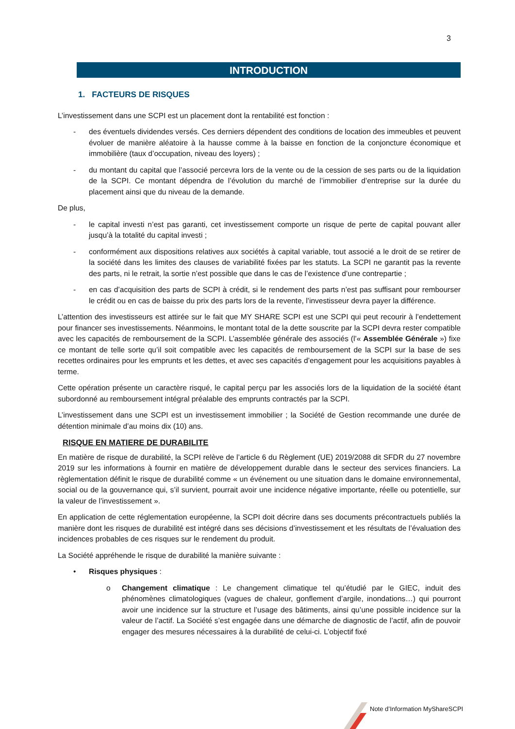3
INTRODUCTION
1. FACTEURS DE RISQUES
L’investissement dans une SCPI est un placement dont la rentabilité est fonction :
- des éventuels dividendes versés. Ces derniers dépendent des conditions de location des immeubles et peuvent évoluer de manière aléatoire à la hausse comme à la baisse en fonction de la conjoncture économique et immobilière (taux d’occupation, niveau des loyers) ;
- du montant du capital que l’associé percevra lors de la vente ou de la cession de ses parts ou de la liquidation de la SCPI. Ce montant dépendra de l’évolution du marché de l’immobilier d’entreprise sur la durée du placement ainsi que du niveau de la demande.
De plus,
- le capital investi n’est pas garanti, cet investissement comporte un risque de perte de capital pouvant aller jusqu’à la totalité du capital investi ;
- conformément aux dispositions relatives aux sociétés à capital variable, tout associé a le droit de se retirer de la société dans les limites des clauses de variabilité fixées par les statuts. La SCPI ne garantit pas la revente des parts, ni le retrait, la sortie n’est possible que dans le cas de l’existence d’une contrepartie ;
- en cas d’acquisition des parts de SCPI à crédit, si le rendement des parts n’est pas suffisant pour rembourser le crédit ou en cas de baisse du prix des parts lors de la revente, l’investisseur devra payer la différence.
L’attention des investisseurs est attirée sur le fait que MY SHARE SCPI est une SCPI qui peut recourir à l’endettement pour financer ses investissements. Néanmoins, le montant total de la dette souscrite par la SCPI devra rester compatible avec les capacités de remboursement de la SCPI. L’assemblée générale des associés (l’« Assemblée Générale ») fixe ce montant de telle sorte qu’il soit compatible avec les capacités de remboursement de la SCPI sur la base de ses recettes ordinaires pour les emprunts et les dettes, et avec ses capacités d’engagement pour les acquisitions payables à terme.
Cette opération présente un caractère risqué, le capital perçu par les associés lors de la liquidation de la société étant subordonné au remboursement intégral préalable des emprunts contractés par la SCPI.
L’investissement dans une SCPI est un investissement immobilier ; la Société de Gestion recommande une durée de détention minimale d’au moins dix (10) ans.
RISQUE EN MATIERE DE DURABILITE
En matière de risque de durabilité, la SCPI relève de l’article 6 du Règlement (UE) 2019/2088 dit SFDR du 27 novembre 2019 sur les informations à fournir en matière de développement durable dans le secteur des services financiers. La règlementation définit le risque de durabilité comme « un événement ou une situation dans le domaine environnemental, social ou de la gouvernance qui, s’il survient, pourrait avoir une incidence négative importante, réelle ou potentielle, sur la valeur de l’investissement ».
En application de cette réglementation européenne, la SCPI doit décrire dans ses documents précontractuels publiés la manière dont les risques de durabilité est intégré dans ses décisions d’investissement et les résultats de l’évaluation des incidences probables de ces risques sur le rendement du produit.
La Société appréhende le risque de durabilité la manière suivante :
• Risques physiques :
o Changement climatique : Le changement climatique tel qu’étudié par le GIEC, induit des phénomènes climatologiques (vagues de chaleur, gonflement d’argile, inondations…) qui pourront avoir une incidence sur la structure et l’usage des bâtiments, ainsi qu’une possible incidence sur la valeur de l’actif. La Société s’est engagée dans une démarche de diagnostic de l’actif, afin de pouvoir engager des mesures nécessaires à la durabilité de celui-ci. L’objectif fixé
Note d’Information MyShareSCPI